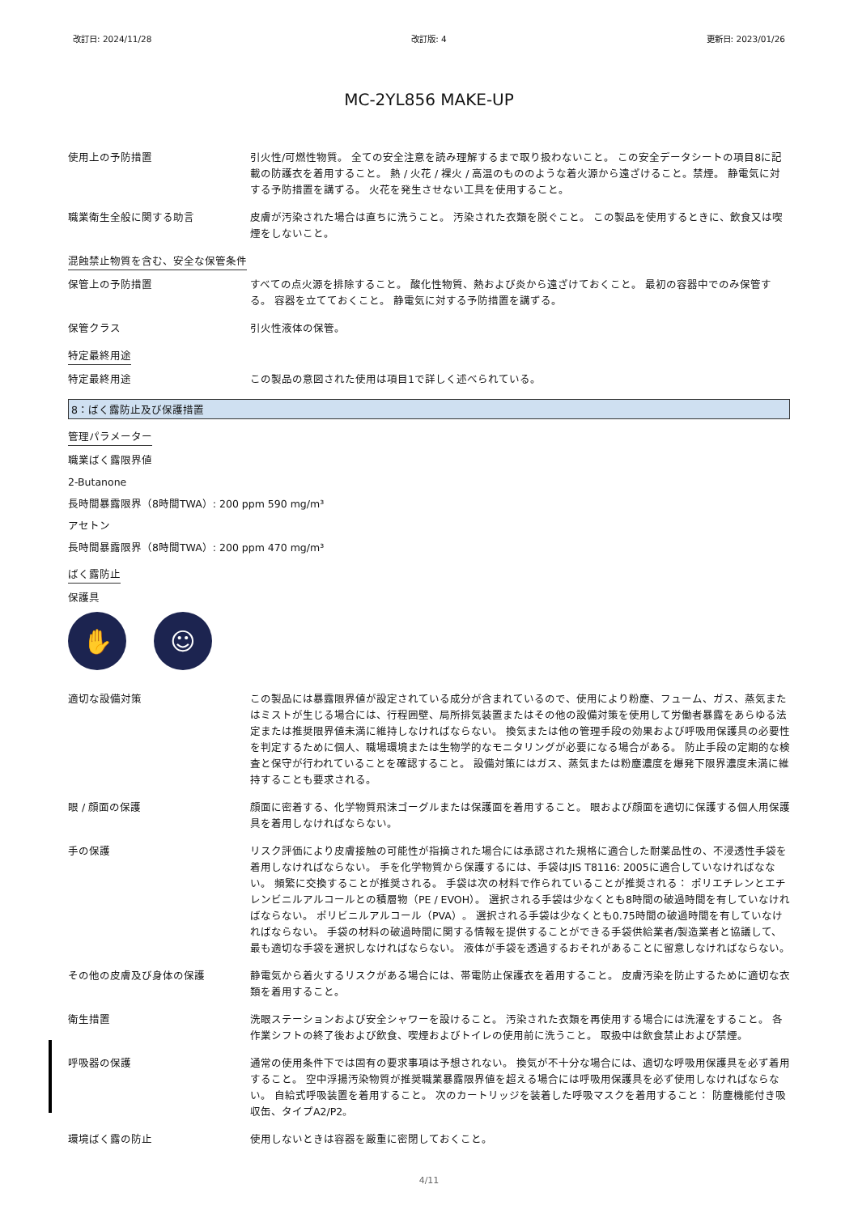改訂日: 2024/11/28 改訂版: 4 更新日: 2023/01/26
MC-2YL856 MAKE-UP
使用上の予防措置 引火性/可燃性物質。 全ての安全注意を読み理解するまで取り扱わないこと。 この安全データシートの項目8に記載の防護衣を着用すること。 熱 / 火花 / 裸火 / 高温のもののような着火源から遠ざけること。禁煙。 静電気に対する予防措置を講ずる。 火花を発生させない工具を使用すること。
職業衛生全般に関する助言 皮膚が汚染された場合は直ちに洗うこと。 汚染された衣類を脱ぐこと。 この製品を使用するときに、飲食又は喫煙をしないこと。
混蝕禁止物質を含む、安全な保管条件
保管上の予防措置 すべての点火源を排除すること。 酸化性物質、熱および炎から遠ざけておくこと。 最初の容器中でのみ保管する。 容器を立てておくこと。 静電気に対する予防措置を講ずる。
保管クラス 引火性液体の保管。
特定最終用途
特定最終用途 この製品の意図された使用は項目1で詳しく述べられている。
8：ばく露防止及び保護措置
管理パラメーター
職業ばく露限界値
2-Butanone
長時間暴露限界（8時間TWA）: 200 ppm 590 mg/m³
アセトン
長時間暴露限界（8時間TWA）: 200 ppm 470 mg/m³
ばく露防止
保護具
✋ ☺
適切な設備対策 この製品には暴露限界値が設定されている成分が含まれているので、使用により粉塵、フューム、ガス、蒸気またはミストが生じる場合には、行程囲壁、局所排気装置またはその他の設備対策を使用して労働者暴露をあらゆる法定または推奨限界値未満に維持しなければならない。 換気または他の管理手段の効果および呼吸用保護具の必要性を判定するために個人、職場環境または生物学的なモニタリングが必要になる場合がある。 防止手段の定期的な検査と保守が行われていることを確認すること。 設備対策にはガス、蒸気または粉塵濃度を爆発下限界濃度未満に維持することも要求される。
眼 / 顔面の保護 顔面に密着する、化学物質飛沫ゴーグルまたは保護面を着用すること。 眼および顔面を適切に保護する個人用保護具を着用しなければならない。
手の保護 リスク評価により皮膚接触の可能性が指摘された場合には承認された規格に適合した耐薬品性の、不浸透性手袋を着用しなければならない。 手を化学物質から保護するには、手袋はJIS T8116: 2005に適合していなければなない。 頻繁に交換することが推奨される。 手袋は次の材料で作られていることが推奨される： ポリエチレンとエチレンビニルアルコールとの積層物（PE / EVOH）。 選択される手袋は少なくとも8時間の破過時間を有していなければならない。 ポリビニルアルコール（PVA）。 選択される手袋は少なくとも0.75時間の破過時間を有していなければならない。 手袋の材料の破過時間に関する情報を提供することができる手袋供給業者/製造業者と協議して、最も適切な手袋を選択しなければならない。 液体が手袋を透過するおそれがあることに留意しなければならない。
その他の皮膚及び身体の保護 静電気から着火するリスクがある場合には、帯電防止保護衣を着用すること。 皮膚汚染を防止するために適切な衣類を着用すること。
衛生措置 洗眼ステーションおよび安全シャワーを設けること。 汚染された衣類を再使用する場合には洗濯をすること。 各作業シフトの終了後および飲食、喫煙およびトイレの使用前に洗うこと。 取扱中は飲食禁止および禁煙。
呼吸器の保護 通常の使用条件下では固有の要求事項は予想されない。 換気が不十分な場合には、適切な呼吸用保護具を必ず着用すること。 空中浮揚汚染物質が推奨職業暴露限界値を超える場合には呼吸用保護具を必ず使用しなければならない。 自給式呼吸装置を着用すること。 次のカートリッジを装着した呼吸マスクを着用すること： 防塵機能付き吸収缶、タイプA2/P2。
環境ばく露の防止 使用しないときは容器を厳重に密閉しておくこと。
4/11